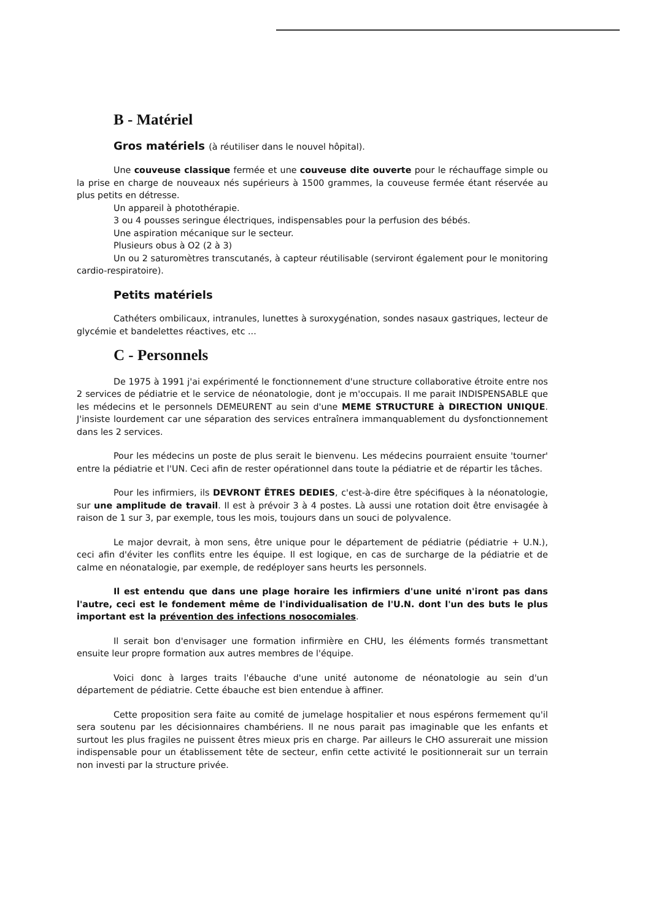B - Matériel
Gros matériels (à réutiliser dans le nouvel hôpital).
Une couveuse classique fermée et une couveuse dite ouverte pour le réchauffage simple ou la prise en charge de nouveaux nés supérieurs à 1500 grammes, la couveuse fermée étant réservée au plus petits en détresse.
Un appareil à photothérapie.
3 ou 4 pousses seringue électriques, indispensables pour la perfusion des bébés.
Une aspiration mécanique sur le secteur.
Plusieurs obus à O2 (2 à 3)
Un ou 2 saturomètres transcutanés, à capteur réutilisable (serviront également pour le monitoring cardio-respiratoire).
Petits matériels
Cathéters ombilicaux, intranules, lunettes à suroxygénation, sondes nasaux gastriques, lecteur de glycémie et bandelettes réactives, etc ...
C - Personnels
De 1975 à 1991 j'ai expérimenté le fonctionnement d'une structure collaborative étroite entre nos 2 services de pédiatrie et le service de néonatologie, dont je m'occupais. Il me parait INDISPENSABLE que les médecins et le personnels DEMEURENT au sein d'une MEME STRUCTURE à DIRECTION UNIQUE. J'insiste lourdement car une séparation des services entraînera immanquablement du dysfonctionnement dans les 2 services.
Pour les médecins un poste de plus serait le bienvenu. Les médecins pourraient ensuite 'tourner' entre la pédiatrie et l'UN. Ceci afin de rester opérationnel dans toute la pédiatrie et de répartir les tâches.
Pour les infirmiers, ils DEVRONT ÊTRES DEDIES, c'est-à-dire être spécifiques à la néonatologie, sur une amplitude de travail. Il est à prévoir 3 à 4 postes. Là aussi une rotation doit être envisagée à raison de 1 sur 3, par exemple, tous les mois, toujours dans un souci de polyvalence.
Le major devrait, à mon sens, être unique pour le département de pédiatrie (pédiatrie + U.N.), ceci afin d'éviter les conflits entre les équipe. Il est logique, en cas de surcharge de la pédiatrie et de calme en néonatalogie, par exemple, de redéployer sans heurts les personnels.
Il est entendu que dans une plage horaire les infirmiers d'une unité n'iront pas dans l'autre, ceci est le fondement même de l'individualisation de l'U.N. dont l'un des buts le plus important est la prévention des infections nosocomiales.
Il serait bon d'envisager une formation infirmière en CHU, les éléments formés transmettant ensuite leur propre formation aux autres membres de l'équipe.
Voici donc à larges traits l'ébauche d'une unité autonome de néonatologie au sein d'un département de pédiatrie. Cette ébauche est bien entendue à affiner.
Cette proposition sera faite au comité de jumelage hospitalier et nous espérons fermement qu'il sera soutenu par les décisionnaires chambériens. Il ne nous parait pas imaginable que les enfants et surtout les plus fragiles ne puissent êtres mieux pris en charge. Par ailleurs le CHO assurerait une mission indispensable pour un établissement tête de secteur, enfin cette activité le positionnerait sur un terrain non investi par la structure privée.